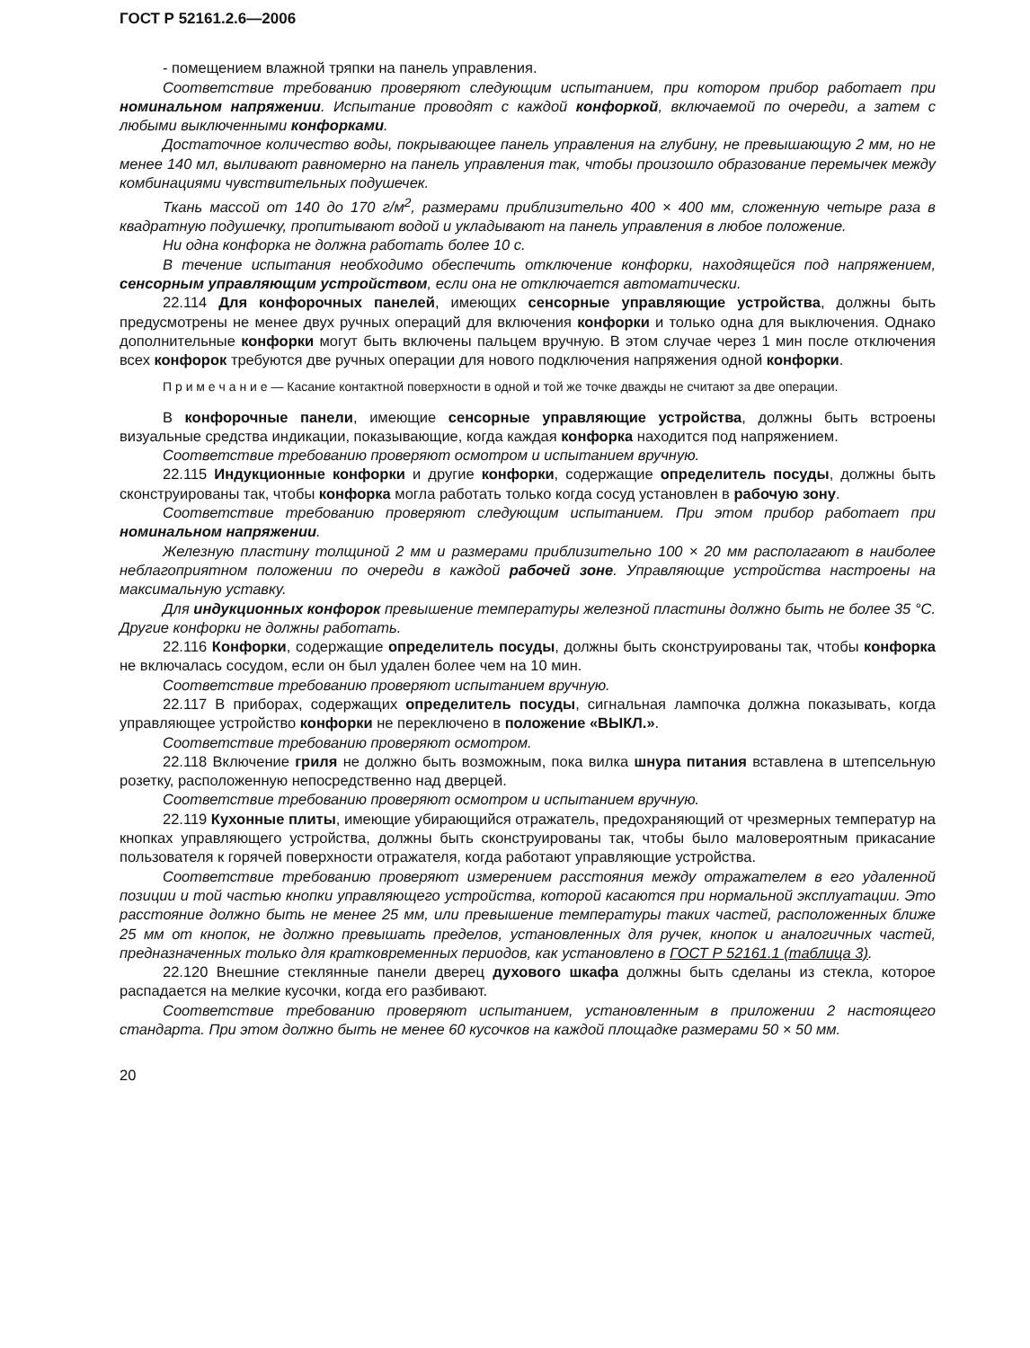ГОСТ Р 52161.2.6—2006
- помещением влажной тряпки на панель управления.
Соответствие требованию проверяют следующим испытанием, при котором прибор работает при номинальном напряжении. Испытание проводят с каждой конфоркой, включаемой по очереди, а затем с любыми выключенными конфорками.
Достаточное количество воды, покрывающее панель управления на глубину, не превышающую 2 мм, но не менее 140 мл, выливают равномерно на панель управления так, чтобы произошло образование перемычек между комбинациями чувствительных подушечек.
Ткань массой от 140 до 170 г/м<sup>2</sup>, размерами приблизительно 400 × 400 мм, сложенную четыре раза в квадратную подушечку, пропитывают водой и укладывают на панель управления в любое положение.
Ни одна конфорка не должна работать более 10 с.
В течение испытания необходимо обеспечить отключение конфорки, находящейся под напряжением, сенсорным управляющим устройством, если она не отключается автоматически.
22.114 Для конфорочных панелей, имеющих сенсорные управляющие устройства, должны быть предусмотрены не менее двух ручных операций для включения конфорки и только одна для выключения. Однако дополнительные конфорки могут быть включены пальцем вручную. В этом случае через 1 мин после отключения всех конфорок требуются две ручных операции для нового подключения напряжения одной конфорки.
П р и м е ч а н и е — Касание контактной поверхности в одной и той же точке дважды не считают за две операции.
В конфорочные панели, имеющие сенсорные управляющие устройства, должны быть встроены визуальные средства индикации, показывающие, когда каждая конфорка находится под напряжением.
Соответствие требованию проверяют осмотром и испытанием вручную.
22.115 Индукционные конфорки и другие конфорки, содержащие определитель посуды, должны быть сконструированы так, чтобы конфорка могла работать только когда сосуд установлен в рабочую зону.
Соответствие требованию проверяют следующим испытанием. При этом прибор работает при номинальном напряжении.
Железную пластину толщиной 2 мм и размерами приблизительно 100 × 20 мм располагают в наиболее неблагоприятном положении по очереди в каждой рабочей зоне. Управляющие устройства настроены на максимальную уставку.
Для индукционных конфорок превышение температуры железной пластины должно быть не более 35 °С. Другие конфорки не должны работать.
22.116 Конфорки, содержащие определитель посуды, должны быть сконструированы так, чтобы конфорка не включалась сосудом, если он был удален более чем на 10 мин.
Соответствие требованию проверяют испытанием вручную.
22.117 В приборах, содержащих определитель посуды, сигнальная лампочка должна показывать, когда управляющее устройство конфорки не переключено в положение «ВЫКЛ.».
Соответствие требованию проверяют осмотром.
22.118 Включение гриля не должно быть возможным, пока вилка шнура питания вставлена в штепсельную розетку, расположенную непосредственно над дверцей.
Соответствие требованию проверяют осмотром и испытанием вручную.
22.119 Кухонные плиты, имеющие убирающийся отражатель, предохраняющий от чрезмерных температур на кнопках управляющего устройства, должны быть сконструированы так, чтобы было маловероятным прикасание пользователя к горячей поверхности отражателя, когда работают управляющие устройства.
Соответствие требованию проверяют измерением расстояния между отражателем в его удаленной позиции и той частью кнопки управляющего устройства, которой касаются при нормальной эксплуатации. Это расстояние должно быть не менее 25 мм, или превышение температуры таких частей, расположенных ближе 25 мм от кнопок, не должно превышать пределов, установленных для ручек, кнопок и аналогичных частей, предназначенных только для кратковременных периодов, как установлено в ГОСТ Р 52161.1 (таблица 3).
22.120 Внешние стеклянные панели дверец духового шкафа должны быть сделаны из стекла, которое распадается на мелкие кусочки, когда его разбивают.
Соответствие требованию проверяют испытанием, установленным в приложении 2 настоящего стандарта. При этом должно быть не менее 60 кусочков на каждой площадке размерами 50 × 50 мм.
20